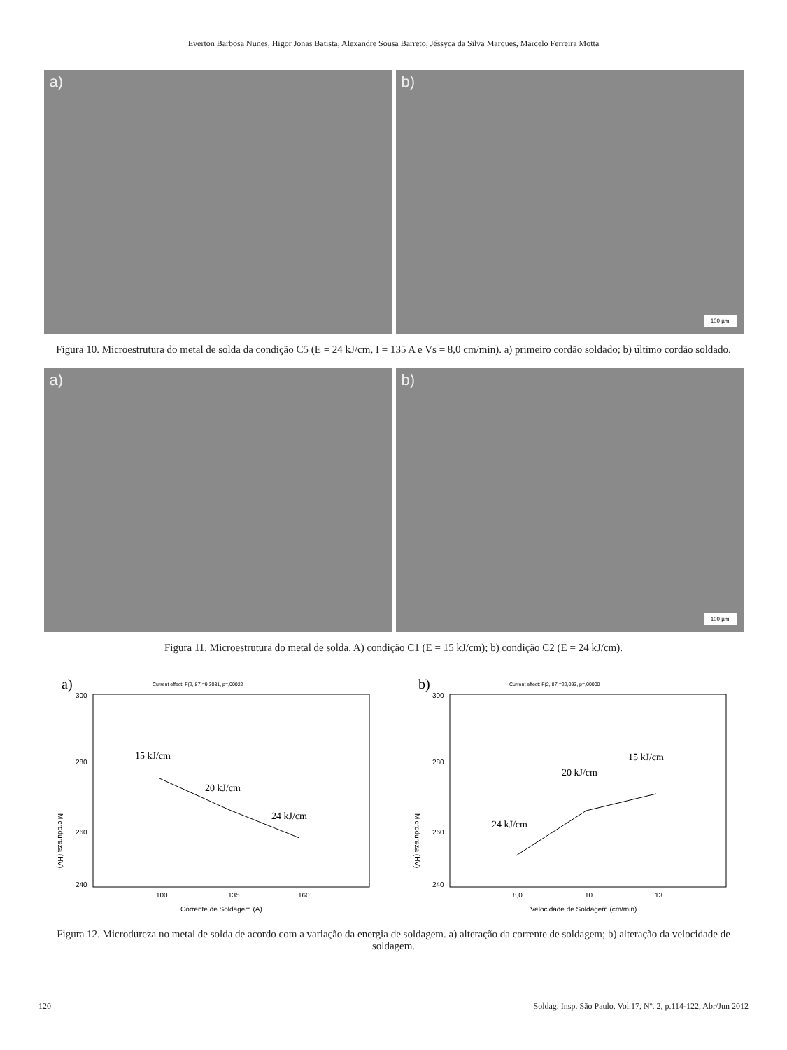Everton Barbosa Nunes, Higor Jonas Batista, Alexandre Sousa Barreto, Jéssyca da Silva Marques, Marcelo Ferreira Motta
a)
b)
100 µm
Figura 10. Microestrutura do metal de solda da condição C5 (E = 24 kJ/cm, I = 135 A e Vs = 8,0 cm/min). a) primeiro cordão soldado; b) último cordão soldado.
a)
b)
100 µm
Figura 11. Microestrutura do metal de solda. A) condição C1 (E = 15 kJ/cm); b) condição C2 (E = 24 kJ/cm).
a)
Current effect: F(2, 87)=9,3031, p=,00022
300
240
280
260
Microdureza (HV)
100
135
160
Corrente de Soldagem (A)
15 kJ/cm
20 kJ/cm
24 kJ/cm
b)
Current effect: F(2, 87)=22,093, p=,00000
300
240
280
260
Microdureza (HV)
8,0
10
13
Velocidade de Soldagem (cm/min)
24 kJ/cm
20 kJ/cm
15 kJ/cm
Figura 12. Microdureza no metal de solda de acordo com a variação da energia de soldagem. a) alteração da corrente de soldagem; b) alteração da velocidade de soldagem.
120 Soldag. Insp. São Paulo, Vol.17, Nº. 2, p.114-122, Abr/Jun 2012